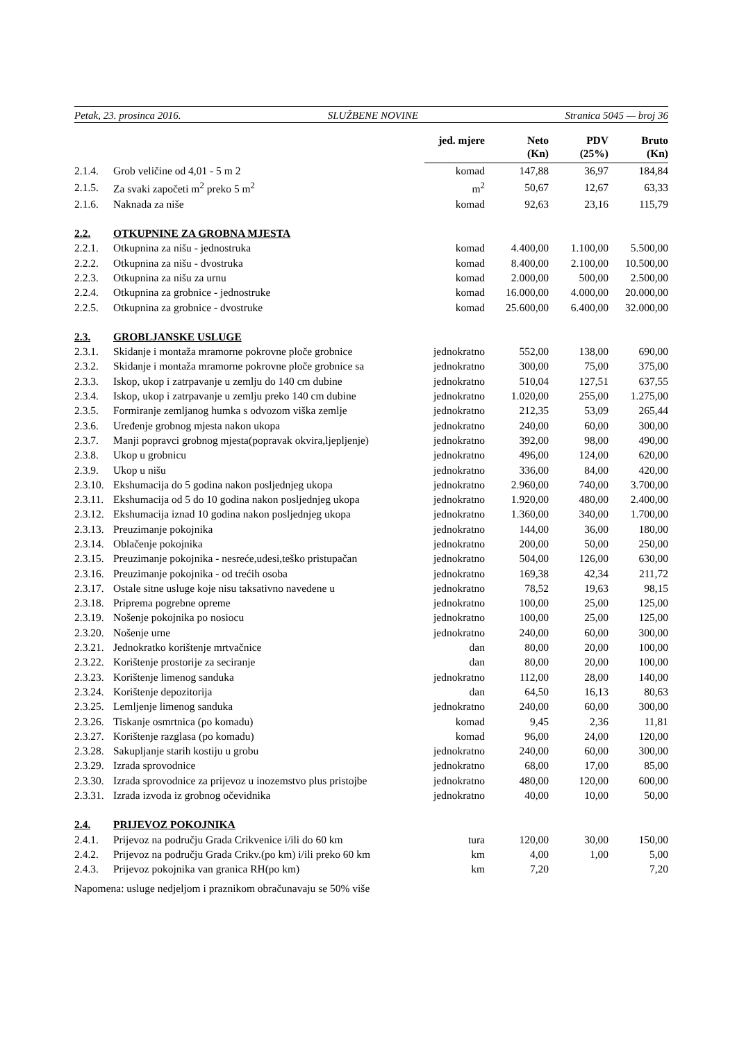Petak, 23. prosinca 2016. SLUŽBENE NOVINE Stranica 5045 — broj 36
| | | jed. mjere | Neto (Kn) | PDV (25%) | Bruto (Kn) |
| --- | --- | --- | --- | --- | --- |
| 2.1.4. | Grob veličine od 4,01 - 5 m 2 | komad | 147,88 | 36,97 | 184,84 |
| 2.1.5. | Za svaki započeti m<sup>2</sup> preko 5 m<sup>2</sup> | m<sup>2</sup> | 50,67 | 12,67 | 63,33 |
| 2.1.6. | Naknada za niše | komad | 92,63 | 23,16 | 115,79 |
| 2.2. | OTKUPNINE ZA GROBNA MJESTA | | | | |
| 2.2.1. | Otkupnina za nišu - jednostruka | komad | 4.400,00 | 1.100,00 | 5.500,00 |
| 2.2.2. | Otkupnina za nišu - dvostruka | komad | 8.400,00 | 2.100,00 | 10.500,00 |
| 2.2.3. | Otkupnina za nišu za urnu | komad | 2.000,00 | 500,00 | 2.500,00 |
| 2.2.4. | Otkupnina za grobnice - jednostruke | komad | 16.000,00 | 4.000,00 | 20.000,00 |
| 2.2.5. | Otkupnina za grobnice - dvostruke | komad | 25.600,00 | 6.400,00 | 32.000,00 |
| 2.3. | GROBLJANSKE USLUGE | | | | |
| 2.3.1. | Skidanje i montaža mramorne pokrovne ploče grobnice | jednokratno | 552,00 | 138,00 | 690,00 |
| 2.3.2. | Skidanje i montaža mramorne pokrovne ploče grobnice sa | jednokratno | 300,00 | 75,00 | 375,00 |
| 2.3.3. | Iskop, ukop i zatrpavanje u zemlju do 140 cm dubine | jednokratno | 510,04 | 127,51 | 637,55 |
| 2.3.4. | Iskop, ukop i zatrpavanje u zemlju preko 140 cm dubine | jednokratno | 1.020,00 | 255,00 | 1.275,00 |
| 2.3.5. | Formiranje zemljanog humka s odvozom viška zemlje | jednokratno | 212,35 | 53,09 | 265,44 |
| 2.3.6. | Uređenje grobnog mjesta nakon ukopa | jednokratno | 240,00 | 60,00 | 300,00 |
| 2.3.7. | Manji popravci grobnog mjesta(popravak okvira,ljepljenje) | jednokratno | 392,00 | 98,00 | 490,00 |
| 2.3.8. | Ukop u grobnicu | jednokratno | 496,00 | 124,00 | 620,00 |
| 2.3.9. | Ukop u nišu | jednokratno | 336,00 | 84,00 | 420,00 |
| 2.3.10. | Ekshumacija do 5 godina nakon posljednjeg ukopa | jednokratno | 2.960,00 | 740,00 | 3.700,00 |
| 2.3.11. | Ekshumacija od 5 do 10 godina nakon posljednjeg ukopa | jednokratno | 1.920,00 | 480,00 | 2.400,00 |
| 2.3.12. | Ekshumacija iznad 10 godina nakon posljednjeg ukopa | jednokratno | 1.360,00 | 340,00 | 1.700,00 |
| 2.3.13. | Preuzimanje pokojnika | jednokratno | 144,00 | 36,00 | 180,00 |
| 2.3.14. | Oblačenje pokojnika | jednokratno | 200,00 | 50,00 | 250,00 |
| 2.3.15. | Preuzimanje pokojnika - nesreće,udesi,teško pristupačan | jednokratno | 504,00 | 126,00 | 630,00 |
| 2.3.16. | Preuzimanje pokojnika - od trećih osoba | jednokratno | 169,38 | 42,34 | 211,72 |
| 2.3.17. | Ostale sitne usluge koje nisu taksativno navedene u | jednokratno | 78,52 | 19,63 | 98,15 |
| 2.3.18. | Priprema pogrebne opreme | jednokratno | 100,00 | 25,00 | 125,00 |
| 2.3.19. | Nošenje pokojnika po nosiocu | jednokratno | 100,00 | 25,00 | 125,00 |
| 2.3.20. | Nošenje urne | jednokratno | 240,00 | 60,00 | 300,00 |
| 2.3.21. | Jednokratko korištenje mrtvačnice | dan | 80,00 | 20,00 | 100,00 |
| 2.3.22. | Korištenje prostorije za seciranje | dan | 80,00 | 20,00 | 100,00 |
| 2.3.23. | Korištenje limenog sanduka | jednokratno | 112,00 | 28,00 | 140,00 |
| 2.3.24. | Korištenje depozitorija | dan | 64,50 | 16,13 | 80,63 |
| 2.3.25. | Lemljenje limenog sanduka | jednokratno | 240,00 | 60,00 | 300,00 |
| 2.3.26. | Tiskanje osmrtnica (po komadu) | komad | 9,45 | 2,36 | 11,81 |
| 2.3.27. | Korištenje razglasa (po komadu) | komad | 96,00 | 24,00 | 120,00 |
| 2.3.28. | Sakupljanje starih kostiju u grobu | jednokratno | 240,00 | 60,00 | 300,00 |
| 2.3.29. | Izrada sprovodnice | jednokratno | 68,00 | 17,00 | 85,00 |
| 2.3.30. | Izrada sprovodnice za prijevoz u inozemstvo plus pristojbe | jednokratno | 480,00 | 120,00 | 600,00 |
| 2.3.31. | Izrada izvoda iz grobnog očevidnika | jednokratno | 40,00 | 10,00 | 50,00 |
| 2.4. | PRIJEVOZ POKOJNIKA | | | | |
| 2.4.1. | Prijevoz na području Grada Crikvenice i/ili do 60 km | tura | 120,00 | 30,00 | 150,00 |
| 2.4.2. | Prijevoz na području Grada Crikv.(po km) i/ili preko 60 km | km | 4,00 | 1,00 | 5,00 |
| 2.4.3. | Prijevoz pokojnika van granica RH(po km) | km | 7,20 | | 7,20 |
Napomena: usluge nedjeljom i praznikom obračunavaju se 50% više